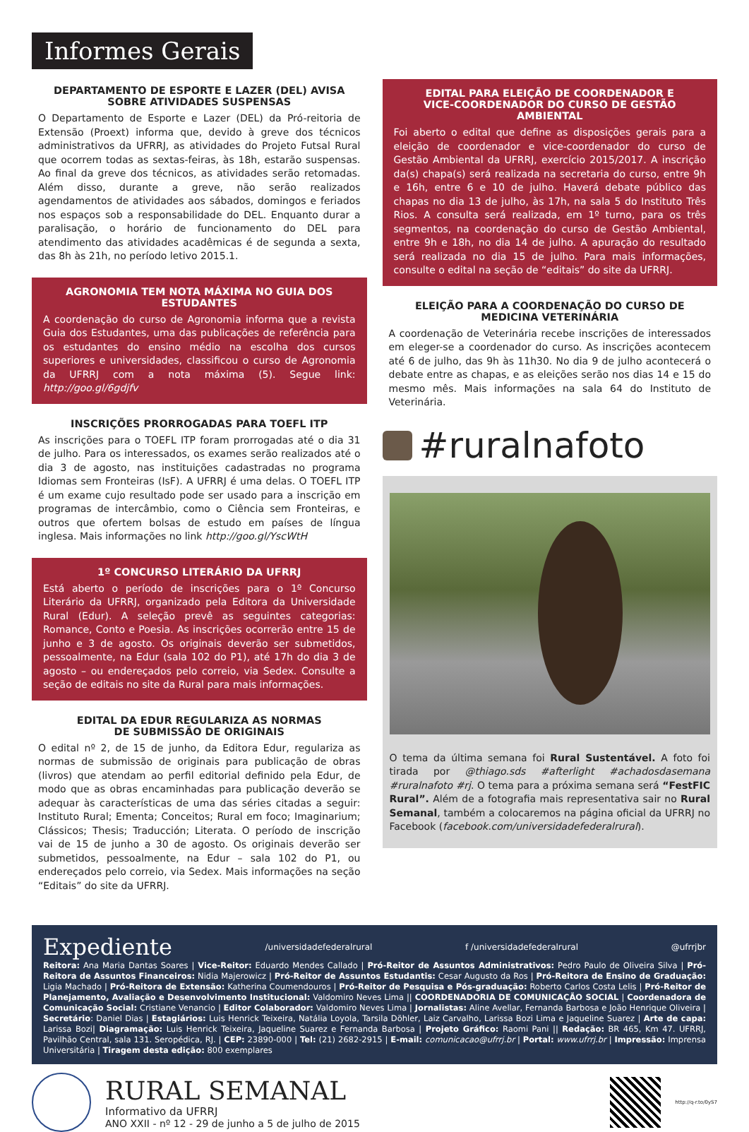Informes Gerais
DEPARTAMENTO DE ESPORTE E LAZER (DEL) AVISA
SOBRE ATIVIDADES SUSPENSAS
O Departamento de Esporte e Lazer (DEL) da Pró-reitoria de Extensão (Proext) informa que, devido à greve dos técnicos administrativos da UFRRJ, as atividades do Projeto Futsal Rural que ocorrem todas as sextas-feiras, às 18h, estarão suspensas. Ao final da greve dos técnicos, as atividades serão retomadas. Além disso, durante a greve, não serão realizados agendamentos de atividades aos sábados, domingos e feriados nos espaços sob a responsabilidade do DEL. Enquanto durar a paralisação, o horário de funcionamento do DEL para atendimento das atividades acadêmicas é de segunda a sexta, das 8h às 21h, no período letivo 2015.1.
AGRONOMIA TEM NOTA MÁXIMA NO GUIA DOS ESTUDANTES
A coordenação do curso de Agronomia informa que a revista Guia dos Estudantes, uma das publicações de referência para os estudantes do ensino médio na escolha dos cursos superiores e universidades, classificou o curso de Agronomia da UFRRJ com a nota máxima (5). Segue link: http://goo.gl/6gdjfv
INSCRIÇÕES PRORROGADAS PARA TOEFL ITP
As inscrições para o TOEFL ITP foram prorrogadas até o dia 31 de julho. Para os interessados, os exames serão realizados até o dia 3 de agosto, nas instituições cadastradas no programa Idiomas sem Fronteiras (IsF). A UFRRJ é uma delas. O TOEFL ITP é um exame cujo resultado pode ser usado para a inscrição em programas de intercâmbio, como o Ciência sem Fronteiras, e outros que ofertem bolsas de estudo em países de língua inglesa. Mais informações no link http://goo.gl/YscWtH
1º CONCURSO LITERÁRIO DA UFRRJ
Está aberto o período de inscrições para o 1º Concurso Literário da UFRRJ, organizado pela Editora da Universidade Rural (Edur). A seleção prevê as seguintes categorias: Romance, Conto e Poesia. As inscrições ocorrerão entre 15 de junho e 3 de agosto. Os originais deverão ser submetidos, pessoalmente, na Edur (sala 102 do P1), até 17h do dia 3 de agosto – ou endereçados pelo correio, via Sedex. Consulte a seção de editais no site da Rural para mais informações.
EDITAL DA EDUR REGULARIZA AS NORMAS
DE SUBMISSÃO DE ORIGINAIS
O edital nº 2, de 15 de junho, da Editora Edur, regulariza as normas de submissão de originais para publicação de obras (livros) que atendam ao perfil editorial definido pela Edur, de modo que as obras encaminhadas para publicação deverão se adequar às características de uma das séries citadas a seguir: Instituto Rural; Ementa; Conceitos; Rural em foco; Imaginarium; Clássicos; Thesis; Traducción; Literata. O período de inscrição vai de 15 de junho a 30 de agosto. Os originais deverão ser submetidos, pessoalmente, na Edur – sala 102 do P1, ou endereçados pelo correio, via Sedex. Mais informações na seção “Editais” do site da UFRRJ.
EDITAL PARA ELEIÇÃO DE COORDENADOR E
VICE-COORDENADOR DO CURSO DE GESTÃO AMBIENTAL
Foi aberto o edital que define as disposições gerais para a eleição de coordenador e vice-coordenador do curso de Gestão Ambiental da UFRRJ, exercício 2015/2017. A inscrição da(s) chapa(s) será realizada na secretaria do curso, entre 9h e 16h, entre 6 e 10 de julho. Haverá debate público das chapas no dia 13 de julho, às 17h, na sala 5 do Instituto Três Rios. A consulta será realizada, em 1º turno, para os três segmentos, na coordenação do curso de Gestão Ambiental, entre 9h e 18h, no dia 14 de julho. A apuração do resultado será realizada no dia 15 de julho. Para mais informações, consulte o edital na seção de “editais” do site da UFRRJ.
ELEIÇÃO PARA A COORDENAÇÃO DO CURSO DE
MEDICINA VETERINÁRIA
A coordenação de Veterinária recebe inscrições de interessados em eleger-se a coordenador do curso. As inscrições acontecem até 6 de julho, das 9h às 11h30. No dia 9 de julho acontecerá o debate entre as chapas, e as eleições serão nos dias 14 e 15 do mesmo mês. Mais informações na sala 64 do Instituto de Veterinária.
#ruralnafoto
O tema da última semana foi Rural Sustentável. A foto foi tirada por @thiago.sds #afterlight #achadosdasemana #ruralnafoto #rj. O tema para a próxima semana será “FestFIC Rural”. Além de a fotografia mais representativa sair no Rural Semanal, também a colocaremos na página oficial da UFRRJ no Facebook (facebook.com/universidadefederalrural).
Expediente /universidadefederalrural f /universidadefederalrural @ufrrjbr
Reitora: Ana Maria Dantas Soares | Vice-Reitor: Eduardo Mendes Callado | Pró-Reitor de Assuntos Administrativos: Pedro Paulo de Oliveira Silva | Pró-Reitora de Assuntos Financeiros: Nidia Majerowicz | Pró-Reitor de Assuntos Estudantis: Cesar Augusto da Ros | Pró-Reitora de Ensino de Graduação: Ligia Machado | Pró-Reitora de Extensão: Katherina Coumendouros | Pró-Reitor de Pesquisa e Pós-graduação: Roberto Carlos Costa Lelis | Pró-Reitor de Planejamento, Avaliação e Desenvolvimento Institucional: Valdomiro Neves Lima || COORDENADORIA DE COMUNICAÇÃO SOCIAL | Coordenadora de Comunicação Social: Cristiane Venancio | Editor Colaborador: Valdomiro Neves Lima | Jornalistas: Aline Avellar, Fernanda Barbosa e João Henrique Oliveira | Secretário: Daniel Dias | Estagiários: Luis Henrick Teixeira, Natália Loyola, Tarsila Döhler, Laiz Carvalho, Larissa Bozi Lima e Jaqueline Suarez | Arte de capa: Larissa Bozi| Diagramação: Luis Henrick Teixeira, Jaqueline Suarez e Fernanda Barbosa | Projeto Gráfico: Raomi Pani || Redação: BR 465, Km 47. UFRRJ, Pavilhão Central, sala 131. Seropédica, RJ. | CEP: 23890-000 | Tel: (21) 2682-2915 | E-mail: comunicacao@ufrrj.br | Portal: www.ufrrj.br | Impressão: Imprensa Universitária | Tiragem desta edição: 800 exemplares
RURAL SEMANAL
Informativo da UFRRJ
ANO XXII - nº 12 - 29 de junho a 5 de julho de 2015
http://q-r.to/0yS7